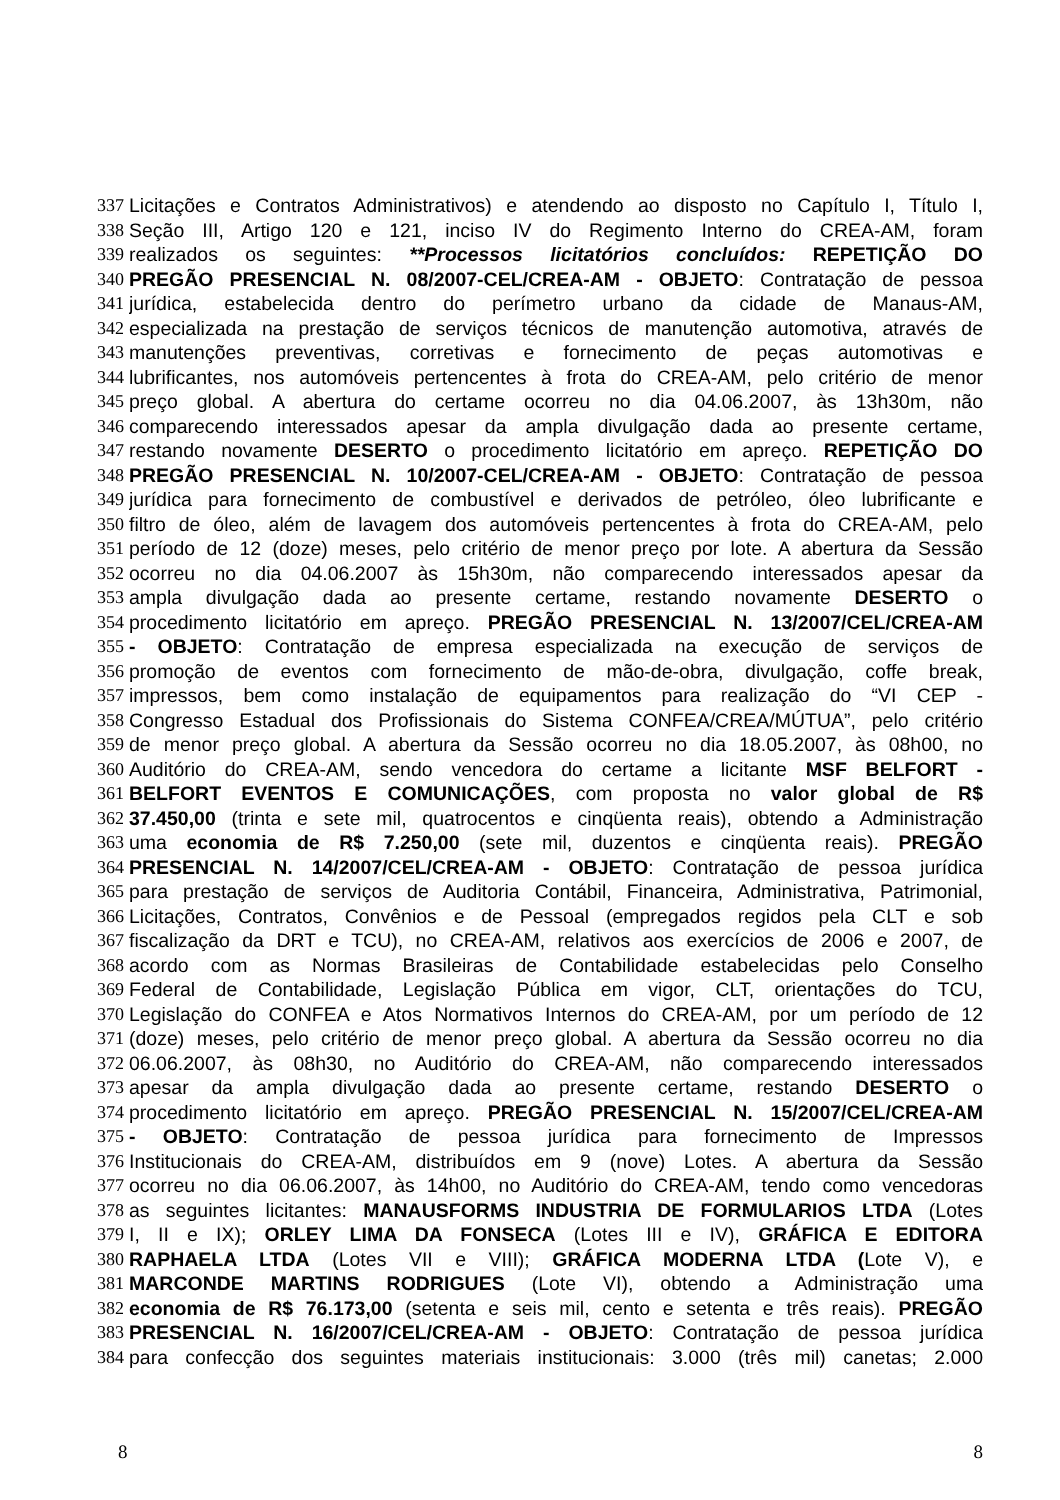337 Licitações e Contratos Administrativos) e atendendo ao disposto no Capítulo I, Título I,
338 Seção III, Artigo 120 e 121, inciso IV do Regimento Interno do CREA-AM, foram
339 realizados os seguintes: **Processos licitatórios concluídos: REPETIÇÃO DO
340 PREGÃO PRESENCIAL N. 08/2007-CEL/CREA-AM - OBJETO: Contratação de pessoa
341 jurídica, estabelecida dentro do perímetro urbano da cidade de Manaus-AM,
342 especializada na prestação de serviços técnicos de manutenção automotiva, através de
343 manutenções preventivas, corretivas e fornecimento de peças automotivas e
344 lubrificantes, nos automóveis pertencentes à frota do CREA-AM, pelo critério de menor
345 preço global. A abertura do certame ocorreu no dia 04.06.2007, às 13h30m, não
346 comparecendo interessados apesar da ampla divulgação dada ao presente certame,
347 restando novamente DESERTO o procedimento licitatório em apreço. REPETIÇÃO DO
348 PREGÃO PRESENCIAL N. 10/2007-CEL/CREA-AM - OBJETO: Contratação de pessoa
349 jurídica para fornecimento de combustível e derivados de petróleo, óleo lubrificante e
350 filtro de óleo, além de lavagem dos automóveis pertencentes à frota do CREA-AM, pelo
351 período de 12 (doze) meses, pelo critério de menor preço por lote. A abertura da Sessão
352 ocorreu no dia 04.06.2007 às 15h30m, não comparecendo interessados apesar da
353 ampla divulgação dada ao presente certame, restando novamente DESERTO o
354 procedimento licitatório em apreço. PREGÃO PRESENCIAL N. 13/2007/CEL/CREA-AM
355 - OBJETO: Contratação de empresa especializada na execução de serviços de
356 promoção de eventos com fornecimento de mão-de-obra, divulgação, coffe break,
357 impressos, bem como instalação de equipamentos para realização do “VI CEP -
358 Congresso Estadual dos Profissionais do Sistema CONFEA/CREA/MÚTUA”, pelo critério
359 de menor preço global. A abertura da Sessão ocorreu no dia 18.05.2007, às 08h00, no
360 Auditório do CREA-AM, sendo vencedora do certame a licitante MSF BELFORT -
361 BELFORT EVENTOS E COMUNICAÇÕES, com proposta no valor global de R$
362 37.450,00 (trinta e sete mil, quatrocentos e cinqüenta reais), obtendo a Administração
363 uma economia de R$ 7.250,00 (sete mil, duzentos e cinqüenta reais). PREGÃO
364 PRESENCIAL N. 14/2007/CEL/CREA-AM - OBJETO: Contratação de pessoa jurídica
365 para prestação de serviços de Auditoria Contábil, Financeira, Administrativa, Patrimonial,
366 Licitações, Contratos, Convênios e de Pessoal (empregados regidos pela CLT e sob
367 fiscalização da DRT e TCU), no CREA-AM, relativos aos exercícios de 2006 e 2007, de
368 acordo com as Normas Brasileiras de Contabilidade estabelecidas pelo Conselho
369 Federal de Contabilidade, Legislação Pública em vigor, CLT, orientações do TCU,
370 Legislação do CONFEA e Atos Normativos Internos do CREA-AM, por um período de 12
371 (doze) meses, pelo critério de menor preço global. A abertura da Sessão ocorreu no dia
372 06.06.2007, às 08h30, no Auditório do CREA-AM, não comparecendo interessados
373 apesar da ampla divulgação dada ao presente certame, restando DESERTO o
374 procedimento licitatório em apreço. PREGÃO PRESENCIAL N. 15/2007/CEL/CREA-AM
375 - OBJETO: Contratação de pessoa jurídica para fornecimento de Impressos
376 Institucionais do CREA-AM, distribuídos em 9 (nove) Lotes. A abertura da Sessão
377 ocorreu no dia 06.06.2007, às 14h00, no Auditório do CREA-AM, tendo como vencedoras
378 as seguintes licitantes: MANAUSFORMS INDUSTRIA DE FORMULARIOS LTDA (Lotes
379 I, II e IX); ORLEY LIMA DA FONSECA (Lotes III e IV), GRÁFICA E EDITORA
380 RAPHAELA LTDA (Lotes VII e VIII); GRÁFICA MODERNA LTDA (Lote V), e
381 MARCONDE MARTINS RODRIGUES (Lote VI), obtendo a Administração uma
382 economia de R$ 76.173,00 (setenta e seis mil, cento e setenta e três reais). PREGÃO
383 PRESENCIAL N. 16/2007/CEL/CREA-AM - OBJETO: Contratação de pessoa jurídica
384 para confecção dos seguintes materiais institucionais: 3.000 (três mil) canetas; 2.000
8 8